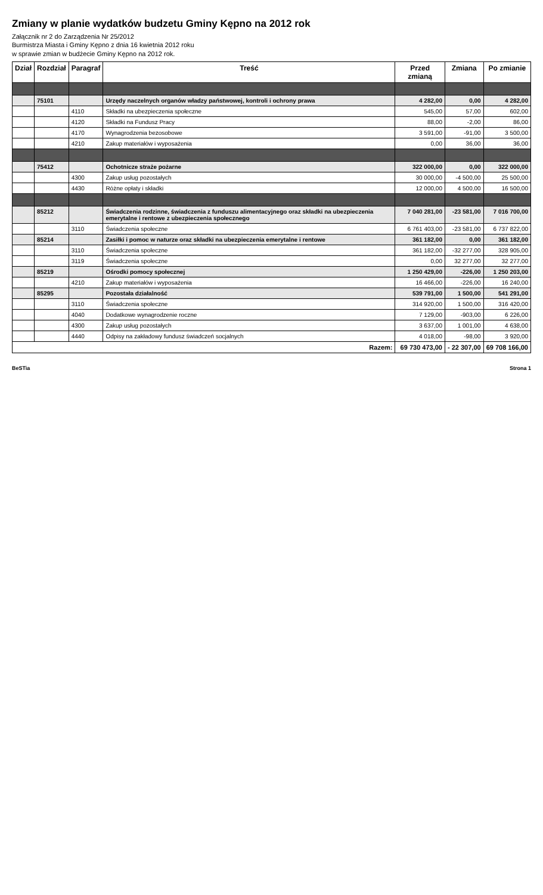Zmiany w planie wydatków budzetu Gminy Kępno na 2012 rok
Załącznik nr 2 do Zarządzenia Nr 25/2012
Burmistrza Miasta i Gminy Kępno z dnia 16 kwietnia 2012 roku
w sprawie zmian w budżecie Gminy Kępno na 2012 rok.
| Dział | Rozdział | Paragraf | Treść | Przed zmianą | Zmiana | Po zmianie |
| --- | --- | --- | --- | --- | --- | --- |
| | 75101 | | Urzędy naczelnych organów władzy państwowej, kontroli i ochrony prawa | 4 282,00 | 0,00 | 4 282,00 |
| | | 4110 | Składki na ubezpieczenia społeczne | 545,00 | 57,00 | 602,00 |
| | | 4120 | Składki na Fundusz Pracy | 88,00 | -2,00 | 86,00 |
| | | 4170 | Wynagrodzenia bezosobowe | 3 591,00 | -91,00 | 3 500,00 |
| | | 4210 | Zakup materiałów i wyposażenia | 0,00 | 36,00 | 36,00 |
| | 75412 | | Ochotnicze straże pożarne | 322 000,00 | 0,00 | 322 000,00 |
| | | 4300 | Zakup usług pozostałych | 30 000,00 | -4 500,00 | 25 500,00 |
| | | 4430 | Różne opłaty i składki | 12 000,00 | 4 500,00 | 16 500,00 |
| | 85212 | | Świadczenia rodzinne, świadczenia z funduszu alimentacyjnego oraz składki na ubezpieczenia emerytalne i rentowe z ubezpieczenia społecznego | 7 040 281,00 | -23 581,00 | 7 016 700,00 |
| | | 3110 | Świadczenia społeczne | 6 761 403,00 | -23 581,00 | 6 737 822,00 |
| | 85214 | | Zasiłki i pomoc w naturze oraz składki na ubezpieczenia emerytalne i rentowe | 361 182,00 | 0,00 | 361 182,00 |
| | | 3110 | Świadczenia społeczne | 361 182,00 | -32 277,00 | 328 905,00 |
| | | 3119 | Świadczenia społeczne | 0,00 | 32 277,00 | 32 277,00 |
| | 85219 | | Ośrodki pomocy społecznej | 1 250 429,00 | -226,00 | 1 250 203,00 |
| | | 4210 | Zakup materiałów i wyposażenia | 16 466,00 | -226,00 | 16 240,00 |
| | 85295 | | Pozostała działalność | 539 791,00 | 1 500,00 | 541 291,00 |
| | | 3110 | Świadczenia społeczne | 314 920,00 | 1 500,00 | 316 420,00 |
| | | 4040 | Dodatkowe wynagrodzenie roczne | 7 129,00 | -903,00 | 6 226,00 |
| | | 4300 | Zakup usług pozostałych | 3 637,00 | 1 001,00 | 4 638,00 |
| | | 4440 | Odpisy na zakładowy fundusz świadczeń socjalnych | 4 018,00 | -98,00 | 3 920,00 |
| Razem: | | | | 69 730 473,00 | - 22 307,00 | 69 708 166,00 |
BeSTia Strona 1